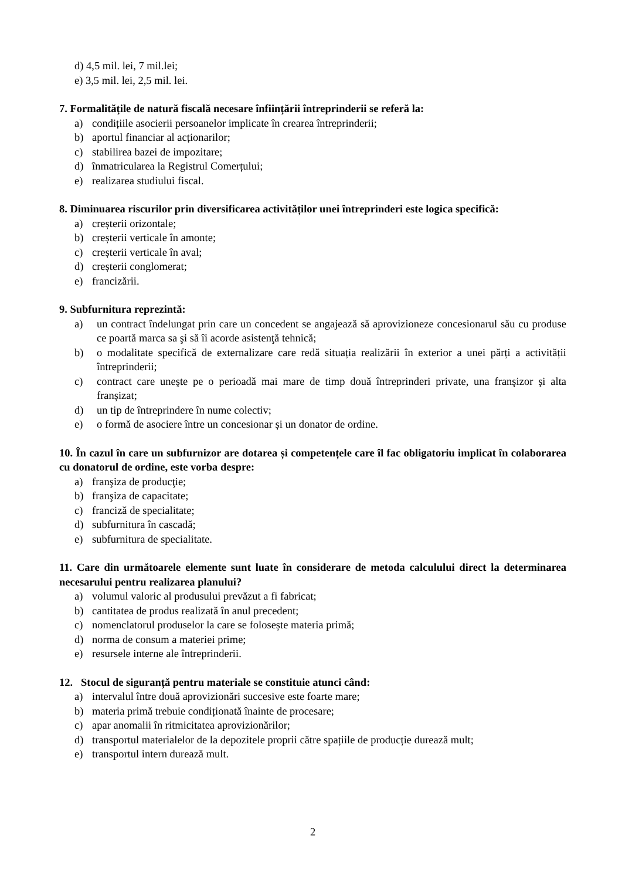d) 4,5 mil. lei, 7 mil.lei;
e) 3,5 mil. lei, 2,5 mil. lei.
7. Formalitățile de natură fiscală necesare înființării întreprinderii se referă la:
a) condițiile asocierii persoanelor implicate în crearea întreprinderii;
b) aportul financiar al acționarilor;
c) stabilirea bazei de impozitare;
d) înmatricularea la Registrul Comerțului;
e) realizarea studiului fiscal.
8. Diminuarea riscurilor prin diversificarea activităților unei întreprinderi este logica specifică:
a) creșterii orizontale;
b) creșterii verticale în amonte;
c) creșterii verticale în aval;
d) creșterii conglomerat;
e) francizării.
9. Subfurnitura reprezintă:
a) un contract îndelungat prin care un concedent se angajează să aprovizioneze concesionarul său cu produse ce poartă marca sa şi să îi acorde asistenţă tehnică;
b) o modalitate specifică de externalizare care redă situația realizării în exterior a unei părți a activității întreprinderii;
c) contract care uneşte pe o perioadă mai mare de timp două întreprinderi private, una franşizor şi alta franşizat;
d) un tip de întreprindere în nume colectiv;
e) o formă de asociere între un concesionar și un donator de ordine.
10. În cazul în care un subfurnizor are dotarea și competențele care îl fac obligatoriu implicat în colaborarea cu donatorul de ordine, este vorba despre:
a) franşiza de producţie;
b) franşiza de capacitate;
c) francizǎ de specialitate;
d) subfurnitura în cascadă;
e) subfurnitura de specialitate.
11. Care din următoarele elemente sunt luate în considerare de metoda calculului direct la determinarea necesarului pentru realizarea planului?
a) volumul valoric al produsului prevăzut a fi fabricat;
b) cantitatea de produs realizată în anul precedent;
c) nomenclatorul produselor la care se folosește materia primă;
d) norma de consum a materiei prime;
e) resursele interne ale întreprinderii.
12. Stocul de siguranță pentru materiale se constituie atunci când:
a) intervalul între două aprovizionări succesive este foarte mare;
b) materia primă trebuie condiționată înainte de procesare;
c) apar anomalii în ritmicitatea aprovizionărilor;
d) transportul materialelor de la depozitele proprii către spațiile de producție durează mult;
e) transportul intern durează mult.
2